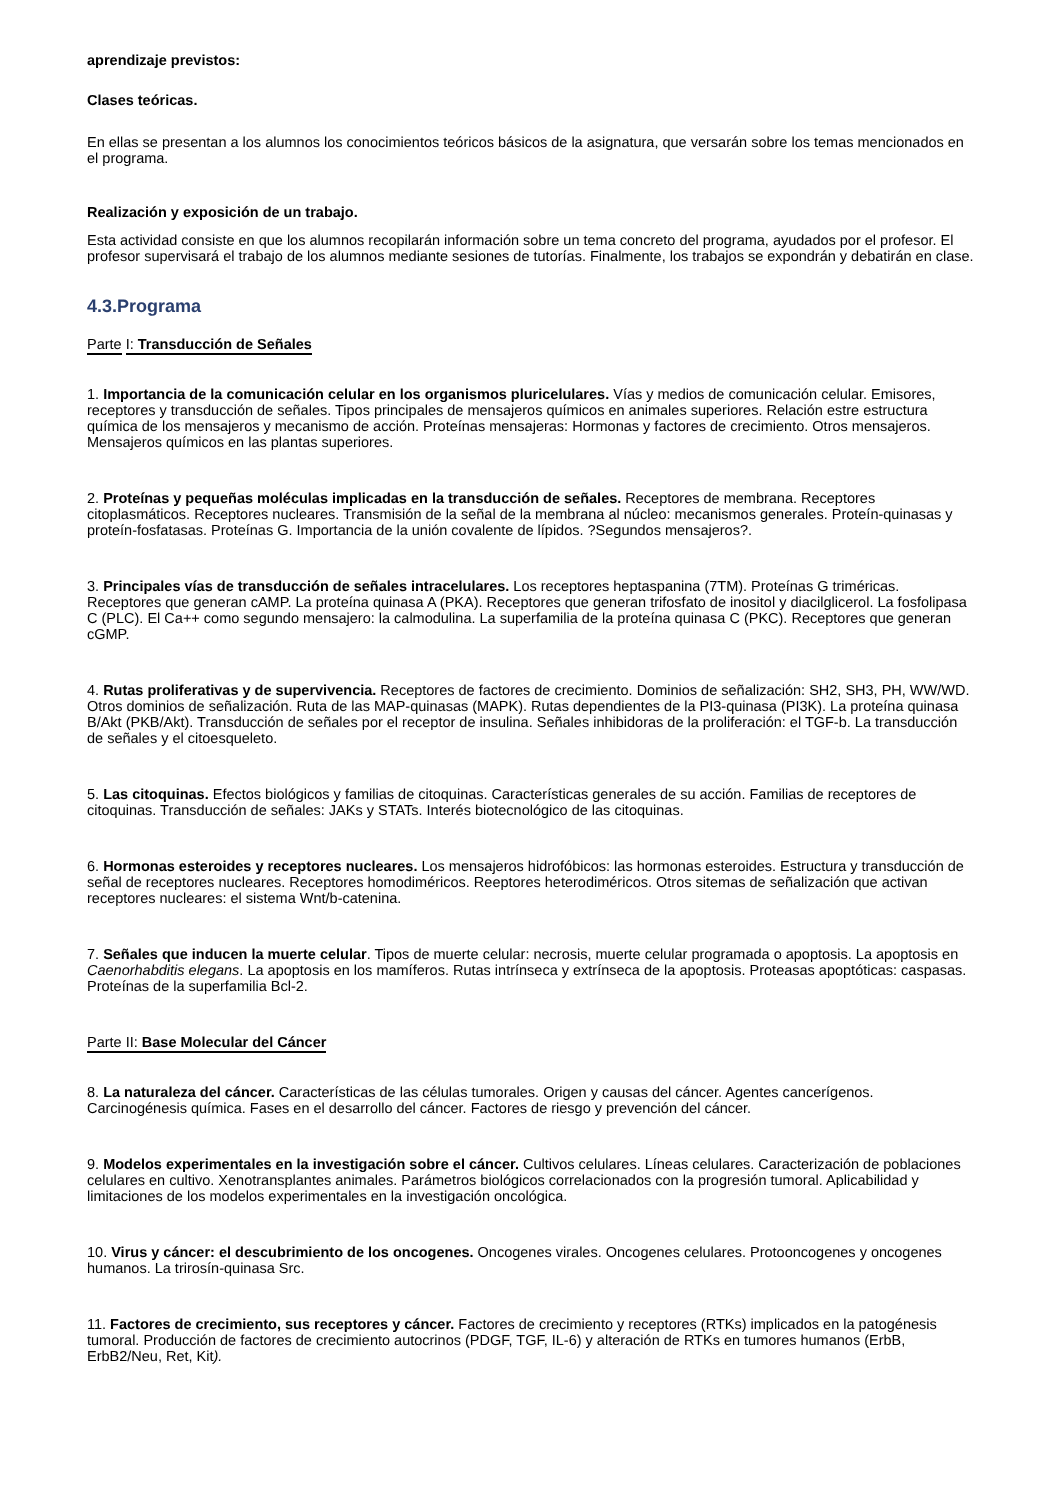aprendizaje previstos:
Clases teóricas.
En ellas se presentan a los alumnos los conocimientos teóricos básicos de la asignatura, que versarán sobre los temas mencionados en el programa.
Realización y exposición de un trabajo.
Esta actividad consiste en que los alumnos recopilarán información sobre un tema concreto del programa, ayudados por el profesor. El profesor supervisará el trabajo de los alumnos mediante sesiones de tutorías. Finalmente, los trabajos se expondrán y debatirán en clase.
4.3.Programa
Parte I: Transducción de Señales
1. Importancia de la comunicación celular en los organismos pluricelulares. Vías y medios de comunicación celular. Emisores, receptores y transducción de señales. Tipos principales de mensajeros químicos en animales superiores. Relación estre estructura química de los mensajeros y mecanismo de acción. Proteínas mensajeras: Hormonas y factores de crecimiento. Otros mensajeros. Mensajeros químicos en las plantas superiores.
2. Proteínas y pequeñas moléculas implicadas en la transducción de señales. Receptores de membrana. Receptores citoplasmáticos. Receptores nucleares. Transmisión de la señal de la membrana al núcleo: mecanismos generales. Proteín-quinasas y proteín-fosfatasas. Proteínas G. Importancia de la unión covalente de lípidos. ?Segundos mensajeros?.
3. Principales vías de transducción de señales intracelulares. Los receptores heptaspanina (7TM). Proteínas G triméricas. Receptores que generan cAMP. La proteína quinasa A (PKA). Receptores que generan trifosfato de inositol y diacilglicerol. La fosfolipasa C (PLC). El Ca++ como segundo mensajero: la calmodulina. La superfamilia de la proteína quinasa C (PKC). Receptores que generan cGMP.
4. Rutas proliferativas y de supervivencia. Receptores de factores de crecimiento. Dominios de señalización: SH2, SH3, PH, WW/WD. Otros dominios de señalización. Ruta de las MAP-quinasas (MAPK). Rutas dependientes de la PI3-quinasa (PI3K). La proteína quinasa B/Akt (PKB/Akt). Transducción de señales por el receptor de insulina. Señales inhibidoras de la proliferación: el TGF-b. La transducción de señales y el citoesqueleto.
5. Las citoquinas. Efectos biológicos y familias de citoquinas. Características generales de su acción. Familias de receptores de citoquinas. Transducción de señales: JAKs y STATs. Interés biotecnológico de las citoquinas.
6. Hormonas esteroides y receptores nucleares. Los mensajeros hidrofóbicos: las hormonas esteroides. Estructura y transducción de señal de receptores nucleares. Receptores homodiméricos. Reeptores heterodiméricos. Otros sitemas de señalización que activan receptores nucleares: el sistema Wnt/b-catenina.
7. Señales que inducen la muerte celular. Tipos de muerte celular: necrosis, muerte celular programada o apoptosis. La apoptosis en Caenorhabditis elegans. La apoptosis en los mamíferos. Rutas intrínseca y extrínseca de la apoptosis. Proteasas apoptóticas: caspasas. Proteínas de la superfamilia Bcl-2.
Parte II: Base Molecular del Cáncer
8. La naturaleza del cáncer. Características de las células tumorales. Origen y causas del cáncer. Agentes cancerígenos. Carcinogénesis química. Fases en el desarrollo del cáncer. Factores de riesgo y prevención del cáncer.
9. Modelos experimentales en la investigación sobre el cáncer. Cultivos celulares. Líneas celulares. Caracterización de poblaciones celulares en cultivo. Xenotransplantes animales. Parámetros biológicos correlacionados con la progresión tumoral. Aplicabilidad y limitaciones de los modelos experimentales en la investigación oncológica.
10. Virus y cáncer: el descubrimiento de los oncogenes. Oncogenes virales. Oncogenes celulares. Protooncogenes y oncogenes humanos. La trirosín-quinasa Src.
11. Factores de crecimiento, sus receptores y cáncer. Factores de crecimiento y receptores (RTKs) implicados en la patogénesis tumoral. Producción de factores de crecimiento autocrinos (PDGF, TGF, IL-6) y alteración de RTKs en tumores humanos (ErbB, ErbB2/Neu, Ret, Kit).